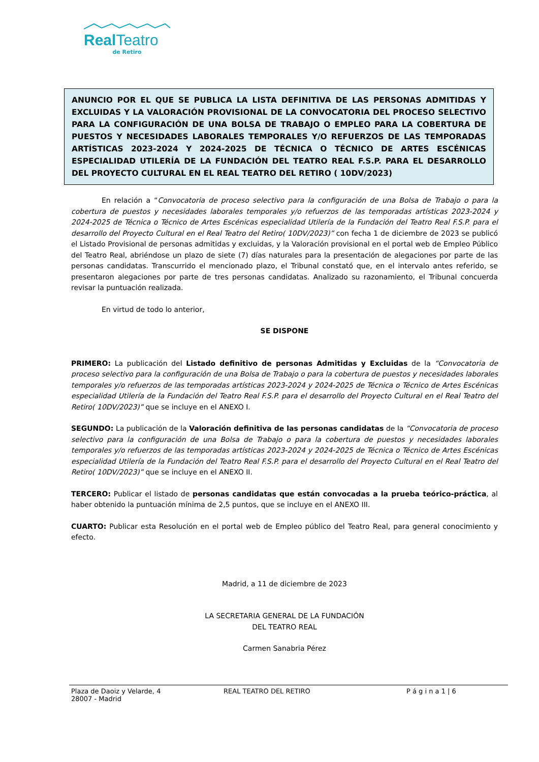Real Teatro
de Retiro
ANUNCIO POR EL QUE SE PUBLICA LA LISTA DEFINITIVA DE LAS PERSONAS ADMITIDAS Y EXCLUIDAS Y LA VALORACIÓN PROVISIONAL DE LA CONVOCATORIA DEL PROCESO SELECTIVO PARA LA CONFIGURACIÓN DE UNA BOLSA DE TRABAJO O EMPLEO PARA LA COBERTURA DE PUESTOS Y NECESIDADES LABORALES TEMPORALES Y/O REFUERZOS DE LAS TEMPORADAS ARTÍSTICAS 2023-2024 Y 2024-2025 DE TÉCNICA O TÉCNICO DE ARTES ESCÉNICAS ESPECIALIDAD UTILERÍA DE LA FUNDACIÓN DEL TEATRO REAL F.S.P. PARA EL DESARROLLO DEL PROYECTO CULTURAL EN EL REAL TEATRO DEL RETIRO ( 10DV/2023)
En relación a “Convocatoria de proceso selectivo para la configuración de una Bolsa de Trabajo o para la cobertura de puestos y necesidades laborales temporales y/o refuerzos de las temporadas artísticas 2023-2024 y 2024-2025 de Técnica o Técnico de Artes Escénicas especialidad Utilería de la Fundación del Teatro Real F.S.P. para el desarrollo del Proyecto Cultural en el Real Teatro del Retiro( 10DV/2023)” con fecha 1 de diciembre de 2023 se publicó el Listado Provisional de personas admitidas y excluidas, y la Valoración provisional en el portal web de Empleo Público del Teatro Real, abriéndose un plazo de siete (7) días naturales para la presentación de alegaciones por parte de las personas candidatas. Transcurrido el mencionado plazo, el Tribunal constató que, en el intervalo antes referido, se presentaron alegaciones por parte de tres personas candidatas. Analizado su razonamiento, el Tribunal concuerda revisar la puntuación realizada.
En virtud de todo lo anterior,
SE DISPONE
PRIMERO: La publicación del Listado definitivo de personas Admitidas y Excluidas de la “Convocatoria de proceso selectivo para la configuración de una Bolsa de Trabajo o para la cobertura de puestos y necesidades laborales temporales y/o refuerzos de las temporadas artísticas 2023-2024 y 2024-2025 de Técnica o Técnico de Artes Escénicas especialidad Utilería de la Fundación del Teatro Real F.S.P. para el desarrollo del Proyecto Cultural en el Real Teatro del Retiro( 10DV/2023)” que se incluye en el ANEXO I.
SEGUNDO: La publicación de la Valoración definitiva de las personas candidatas de la “Convocatoria de proceso selectivo para la configuración de una Bolsa de Trabajo o para la cobertura de puestos y necesidades laborales temporales y/o refuerzos de las temporadas artísticas 2023-2024 y 2024-2025 de Técnica o Técnico de Artes Escénicas especialidad Utilería de la Fundación del Teatro Real F.S.P. para el desarrollo del Proyecto Cultural en el Real Teatro del Retiro( 10DV/2023)” que se incluye en el ANEXO II.
TERCERO: Publicar el listado de personas candidatas que están convocadas a la prueba teórico-práctica, al haber obtenido la puntuación mínima de 2,5 puntos, que se incluye en el ANEXO III.
CUARTO: Publicar esta Resolución en el portal web de Empleo público del Teatro Real, para general conocimiento y efecto.
Madrid, a 11 de diciembre de 2023
LA SECRETARIA GENERAL DE LA FUNDACIÓN
DEL TEATRO REAL
Carmen Sanabria Pérez
Plaza de Daoiz y Velarde, 4
28007 - Madrid
REAL TEATRO DEL RETIRO P á g i n a 1 | 6